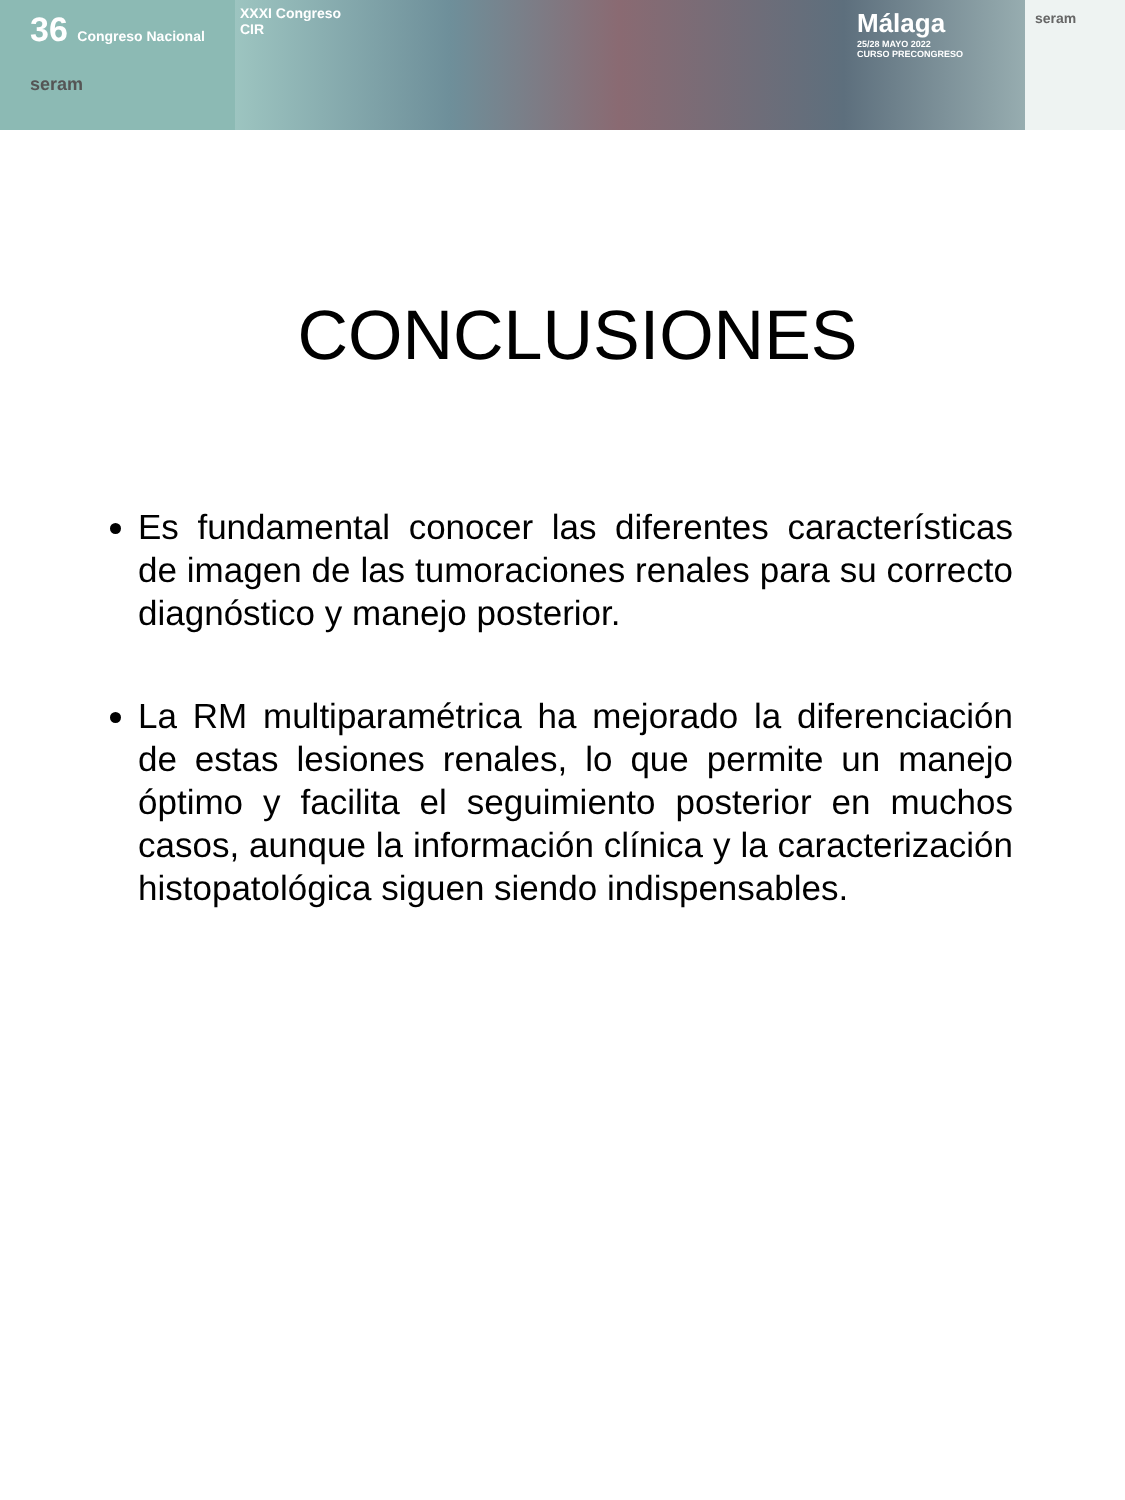36 Congreso Nacional
seram
XXXI Congreso CIR
Málaga
25/28 MAYO 2022
CURSO PRECONGRESO
seram
CONCLUSIONES
Es fundamental conocer las diferentes características de imagen de las tumoraciones renales para su correcto diagnóstico y manejo posterior.
La RM multiparamétrica ha mejorado la diferenciación de estas lesiones renales, lo que permite un manejo óptimo y facilita el seguimiento posterior en muchos casos, aunque la información clínica y la caracterización histopatológica siguen siendo indispensables.